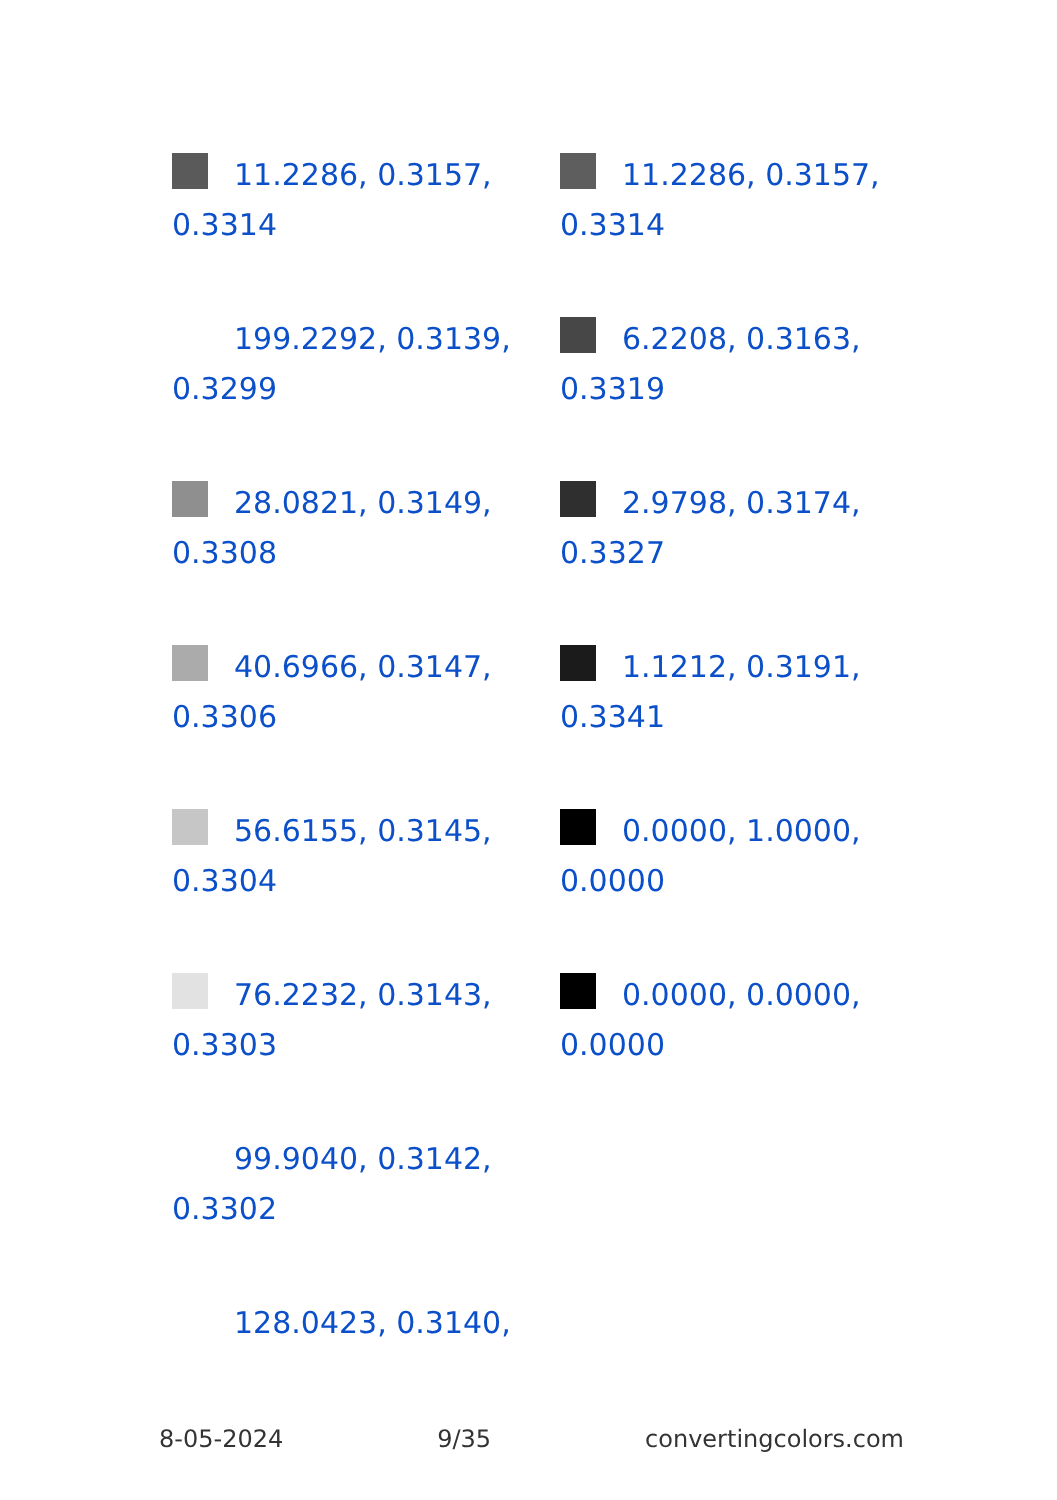11.2286, 0.3157, 0.3314
11.2286, 0.3157, 0.3314
199.2292, 0.3139, 0.3299
6.2208, 0.3163, 0.3319
28.0821, 0.3149, 0.3308
2.9798, 0.3174, 0.3327
40.6966, 0.3147, 0.3306
1.1212, 0.3191, 0.3341
56.6155, 0.3145, 0.3304
0.0000, 1.0000, 0.0000
76.2232, 0.3143, 0.3303
0.0000, 0.0000, 0.0000
99.9040, 0.3142, 0.3302
128.0423, 0.3140,
8-05-2024 9/35 convertingcolors.com